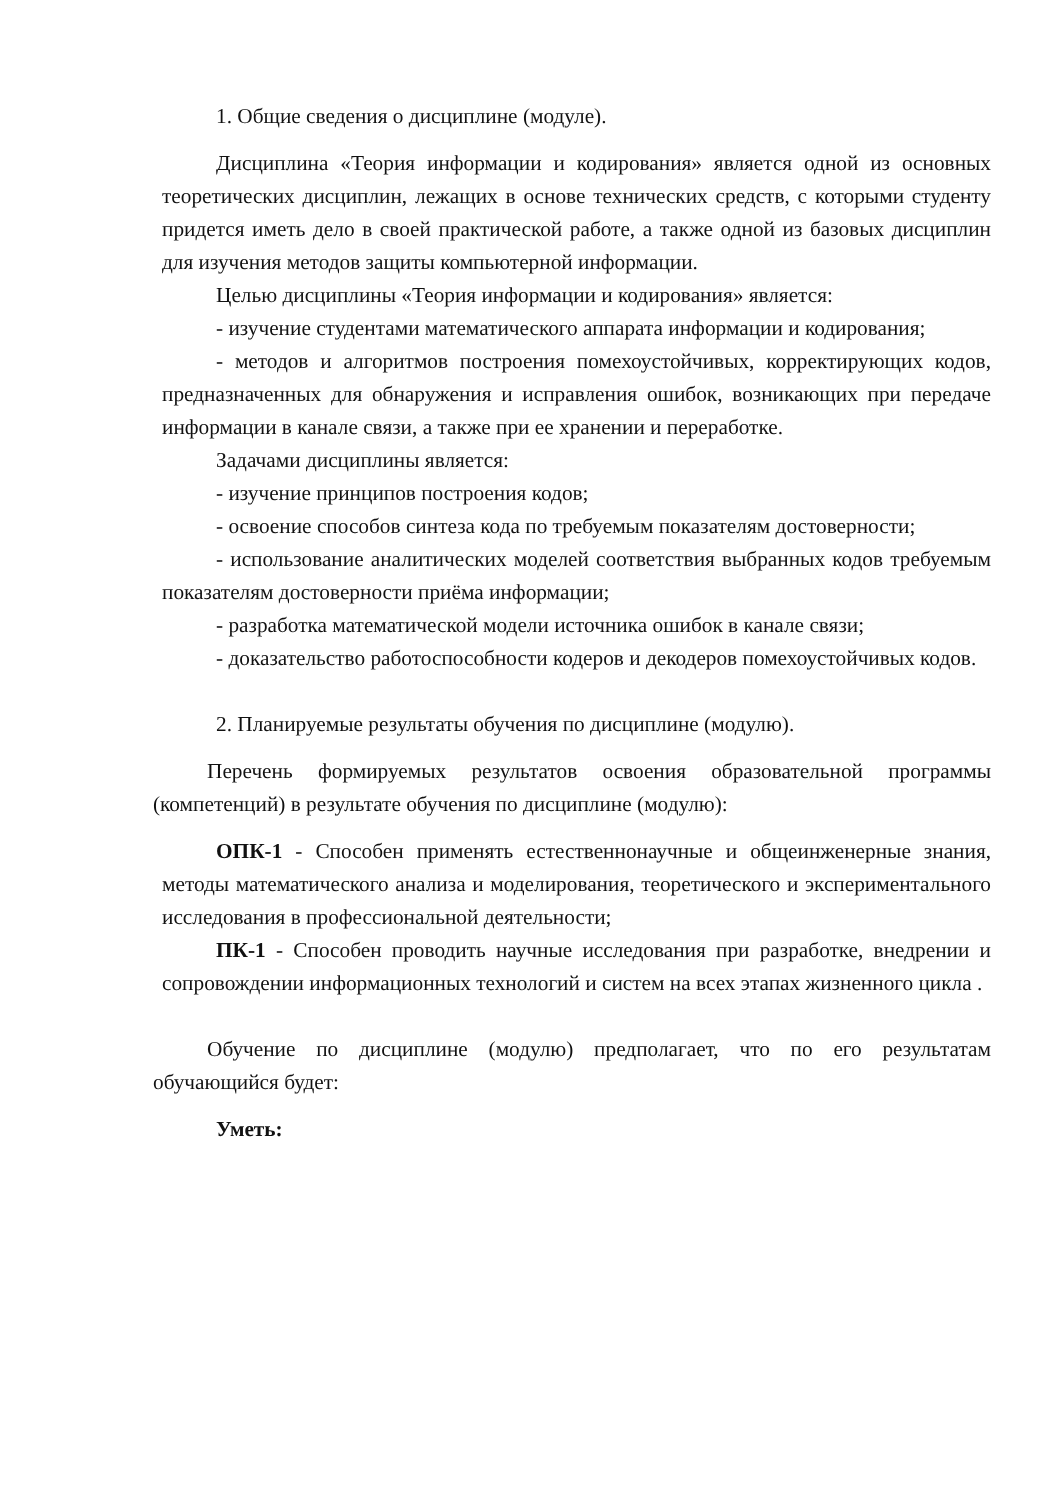1. Общие сведения о дисциплине (модуле).
Дисциплина «Теория информации и кодирования» является одной из основных теоретических дисциплин, лежащих в основе технических средств, с которыми студенту придется иметь дело в своей практической работе, а также одной из базовых дисциплин для изучения методов защиты компьютерной информации.
Целью дисциплины «Теория информации и кодирования» является:
- изучение студентами математического аппарата информации и кодирования;
- методов и алгоритмов построения помехоустойчивых, корректирующих кодов, предназначенных для обнаружения и исправления ошибок, возникающих при передаче информации в канале связи, а также при ее хранении и переработке.
Задачами дисциплины является:
- изучение принципов построения кодов;
- освоение способов синтеза кода по требуемым показателям достоверности;
- использование аналитических моделей соответствия выбранных кодов требуемым показателям достоверности приёма информации;
- разработка математической модели источника ошибок в канале связи;
- доказательство работоспособности кодеров и декодеров помехоустойчивых кодов.
2. Планируемые результаты обучения по дисциплине (модулю).
Перечень формируемых результатов освоения образовательной программы (компетенций) в результате обучения по дисциплине (модулю):
ОПК-1 - Способен применять естественнонаучные и общеинженерные знания, методы математического анализа и моделирования, теоретического и экспериментального исследования в профессиональной деятельности;
ПК-1 - Способен проводить научные исследования при разработке, внедрении и сопровождении информационных технологий и систем на всех этапах жизненного цикла .
Обучение по дисциплине (модулю) предполагает, что по его результатам обучающийся будет:
Уметь: